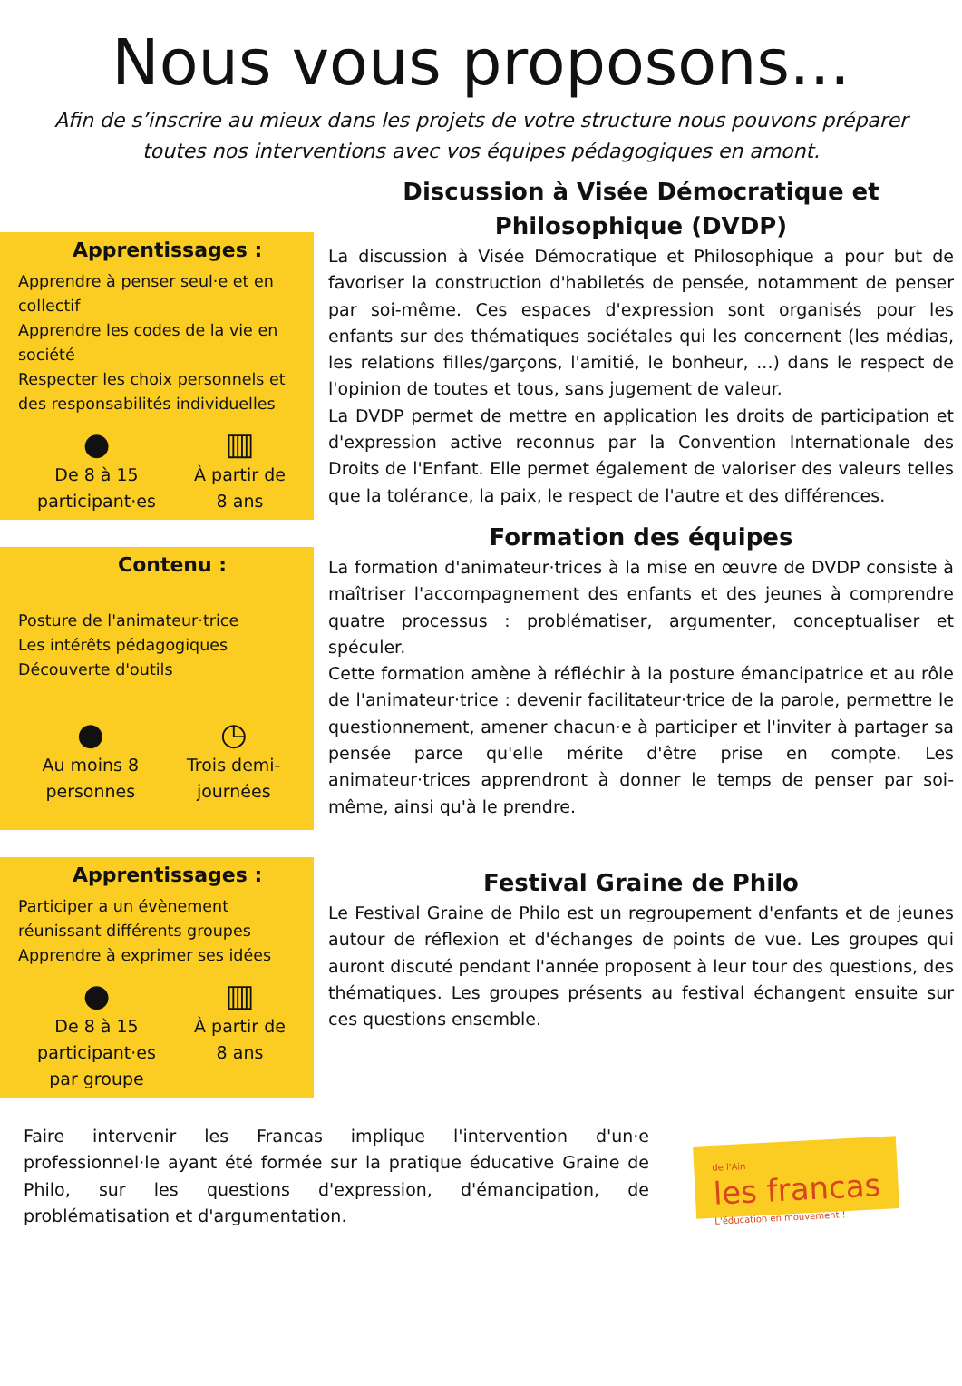Nous vous proposons...
Afin de s’inscrire au mieux dans les projets de votre structure nous pouvons préparer toutes nos interventions avec vos équipes pédagogiques en amont.
Apprentissages :
Apprendre à penser seul·e et en collectif
Apprendre les codes de la vie en société
Respecter les choix personnels et des responsabilités individuelles
●
De 8 à 15
participant·es
▥
À partir de
8 ans
Contenu :
Posture de l'animateur·trice
Les intérêts pédagogiques
Découverte d'outils
●
Au moins 8
personnes
◷
Trois demi-
journées
Apprentissages :
Participer a un évènement réunissant différents groupes
Apprendre à exprimer ses idées
●
De 8 à 15
participant·es
par groupe
▥
À partir de
8 ans
Discussion à Visée Démocratique et Philosophique (DVDP)
La discussion à Visée Démocratique et Philosophique a pour but de favoriser la construction d'habiletés de pensée, notamment de penser par soi-même. Ces espaces d'expression sont organisés pour les enfants sur des thématiques sociétales qui les concernent (les médias, les relations filles/garçons, l'amitié, le bonheur, ...) dans le respect de l'opinion de toutes et tous, sans jugement de valeur.
La DVDP permet de mettre en application les droits de participation et d'expression active reconnus par la Convention Internationale des Droits de l'Enfant. Elle permet également de valoriser des valeurs telles que la tolérance, la paix, le respect de l'autre et des différences.
Formation des équipes
La formation d'animateur·trices à la mise en œuvre de DVDP consiste à maîtriser l'accompagnement des enfants et des jeunes à comprendre quatre processus : problématiser, argumenter, conceptualiser et spéculer.
Cette formation amène à réfléchir à la posture émancipatrice et au rôle de l'animateur·trice : devenir facilitateur·trice de la parole, permettre le questionnement, amener chacun·e à participer et l'inviter à partager sa pensée parce qu'elle mérite d'être prise en compte. Les animateur·trices apprendront à donner le temps de penser par soi-même, ainsi qu'à le prendre.
Festival Graine de Philo
Le Festival Graine de Philo est un regroupement d'enfants et de jeunes autour de réflexion et d'échanges de points de vue. Les groupes qui auront discuté pendant l'année proposent à leur tour des questions, des thématiques. Les groupes présents au festival échangent ensuite sur ces questions ensemble.
Faire intervenir les Francas implique l'intervention d'un·e professionnel·le ayant été formée sur la pratique éducative Graine de Philo, sur les questions d'expression, d'émancipation, de problématisation et d'argumentation.
de l'Ain
les francas
L'éducation en mouvement !